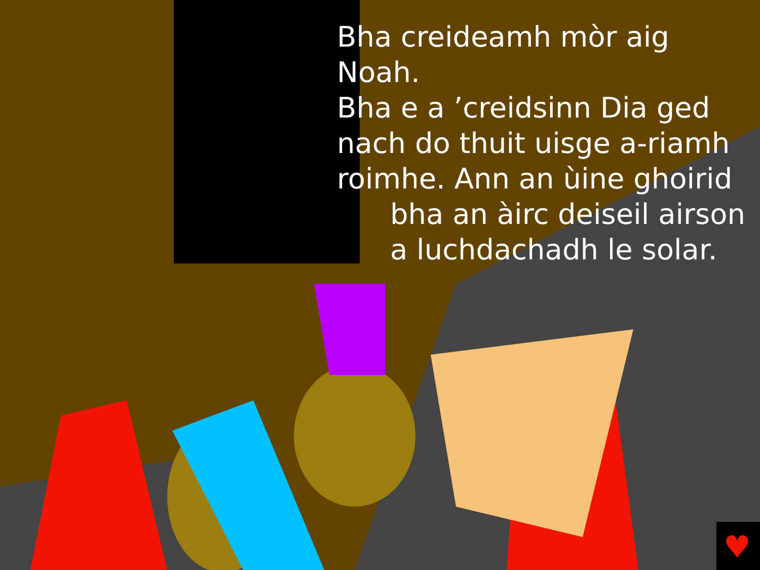♥
Bha creideamh mòr aig Noah.
Bha e a ’creidsinn Dia ged
nach do thuit uisge a-riamh
roimhe. Ann an ùine ghoirid
bha an àirc deiseil airson
a luchdachadh le solar.